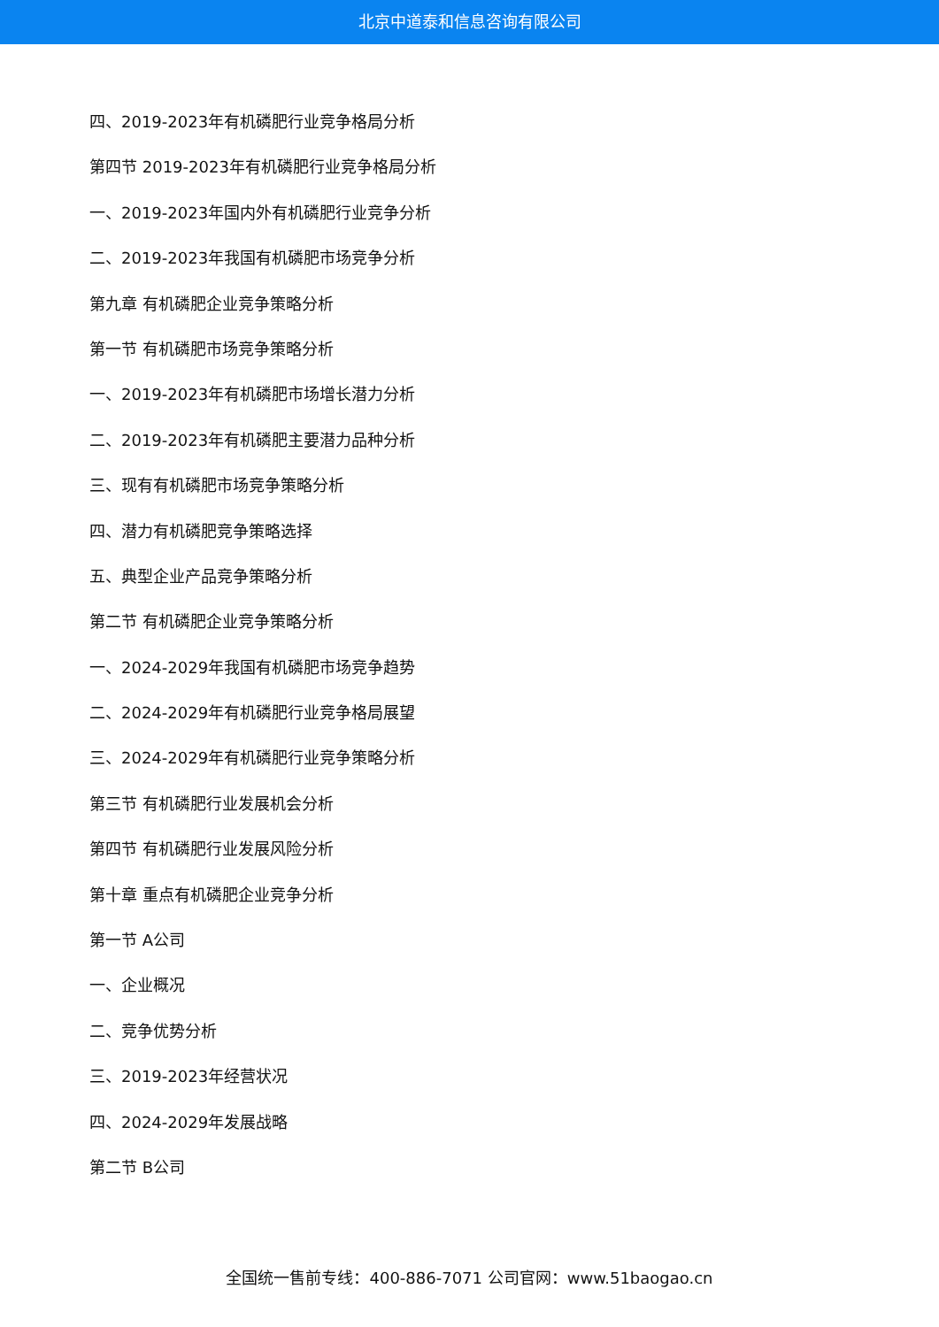北京中道泰和信息咨询有限公司
四、2019-2023年有机磷肥行业竞争格局分析
第四节 2019-2023年有机磷肥行业竞争格局分析
一、2019-2023年国内外有机磷肥行业竞争分析
二、2019-2023年我国有机磷肥市场竞争分析
第九章 有机磷肥企业竞争策略分析
第一节 有机磷肥市场竞争策略分析
一、2019-2023年有机磷肥市场增长潜力分析
二、2019-2023年有机磷肥主要潜力品种分析
三、现有有机磷肥市场竞争策略分析
四、潜力有机磷肥竞争策略选择
五、典型企业产品竞争策略分析
第二节 有机磷肥企业竞争策略分析
一、2024-2029年我国有机磷肥市场竞争趋势
二、2024-2029年有机磷肥行业竞争格局展望
三、2024-2029年有机磷肥行业竞争策略分析
第三节 有机磷肥行业发展机会分析
第四节 有机磷肥行业发展风险分析
第十章 重点有机磷肥企业竞争分析
第一节 A公司
一、企业概况
二、竞争优势分析
三、2019-2023年经营状况
四、2024-2029年发展战略
第二节 B公司
全国统一售前专线：400-886-7071 公司官网：www.51baogao.cn